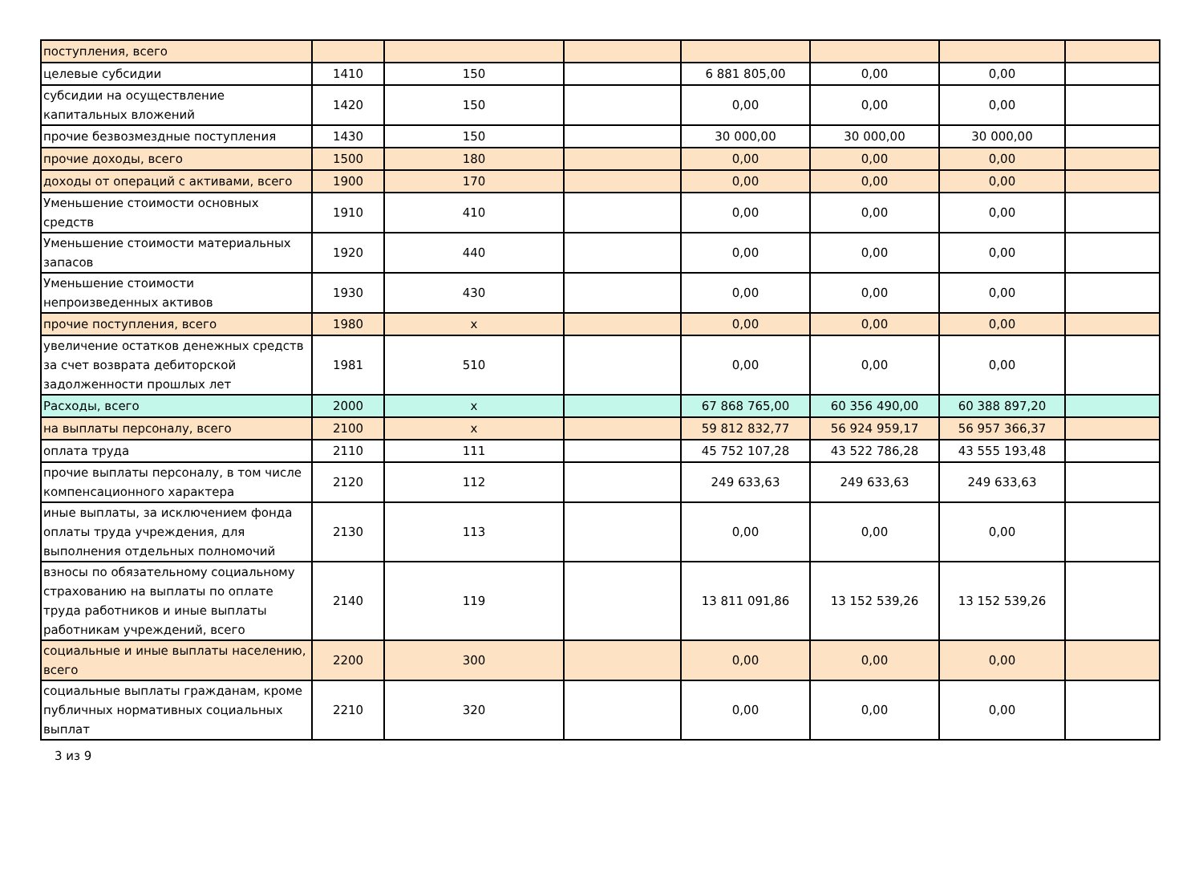| поступления, всего | | | | | | | |
| целевые субсидии | 1410 | 150 | | 6 881 805,00 | 0,00 | 0,00 | |
| субсидии на осуществление капитальных вложений | 1420 | 150 | | 0,00 | 0,00 | 0,00 | |
| прочие безвозмездные поступления | 1430 | 150 | | 30 000,00 | 30 000,00 | 30 000,00 | |
| прочие доходы, всего | 1500 | 180 | | 0,00 | 0,00 | 0,00 | |
| доходы от операций с активами, всего | 1900 | 170 | | 0,00 | 0,00 | 0,00 | |
| Уменьшение стоимости основных средств | 1910 | 410 | | 0,00 | 0,00 | 0,00 | |
| Уменьшение стоимости материальных запасов | 1920 | 440 | | 0,00 | 0,00 | 0,00 | |
| Уменьшение стоимости непроизведенных активов | 1930 | 430 | | 0,00 | 0,00 | 0,00 | |
| прочие поступления, всего | 1980 | x | | 0,00 | 0,00 | 0,00 | |
| увеличение остатков денежных средств за счет возврата дебиторской задолженности прошлых лет | 1981 | 510 | | 0,00 | 0,00 | 0,00 | |
| Расходы, всего | 2000 | x | | 67 868 765,00 | 60 356 490,00 | 60 388 897,20 | |
| на выплаты персоналу, всего | 2100 | x | | 59 812 832,77 | 56 924 959,17 | 56 957 366,37 | |
| оплата труда | 2110 | 111 | | 45 752 107,28 | 43 522 786,28 | 43 555 193,48 | |
| прочие выплаты персоналу, в том числе компенсационного характера | 2120 | 112 | | 249 633,63 | 249 633,63 | 249 633,63 | |
| иные выплаты, за исключением фонда оплаты труда учреждения, для выполнения отдельных полномочий | 2130 | 113 | | 0,00 | 0,00 | 0,00 | |
| взносы по обязательному социальному страхованию на выплаты по оплате труда работников и иные выплаты работникам учреждений, всего | 2140 | 119 | | 13 811 091,86 | 13 152 539,26 | 13 152 539,26 | |
| социальные и иные выплаты населению, всего | 2200 | 300 | | 0,00 | 0,00 | 0,00 | |
| социальные выплаты гражданам, кроме публичных нормативных социальных выплат | 2210 | 320 | | 0,00 | 0,00 | 0,00 | |
3 из 9